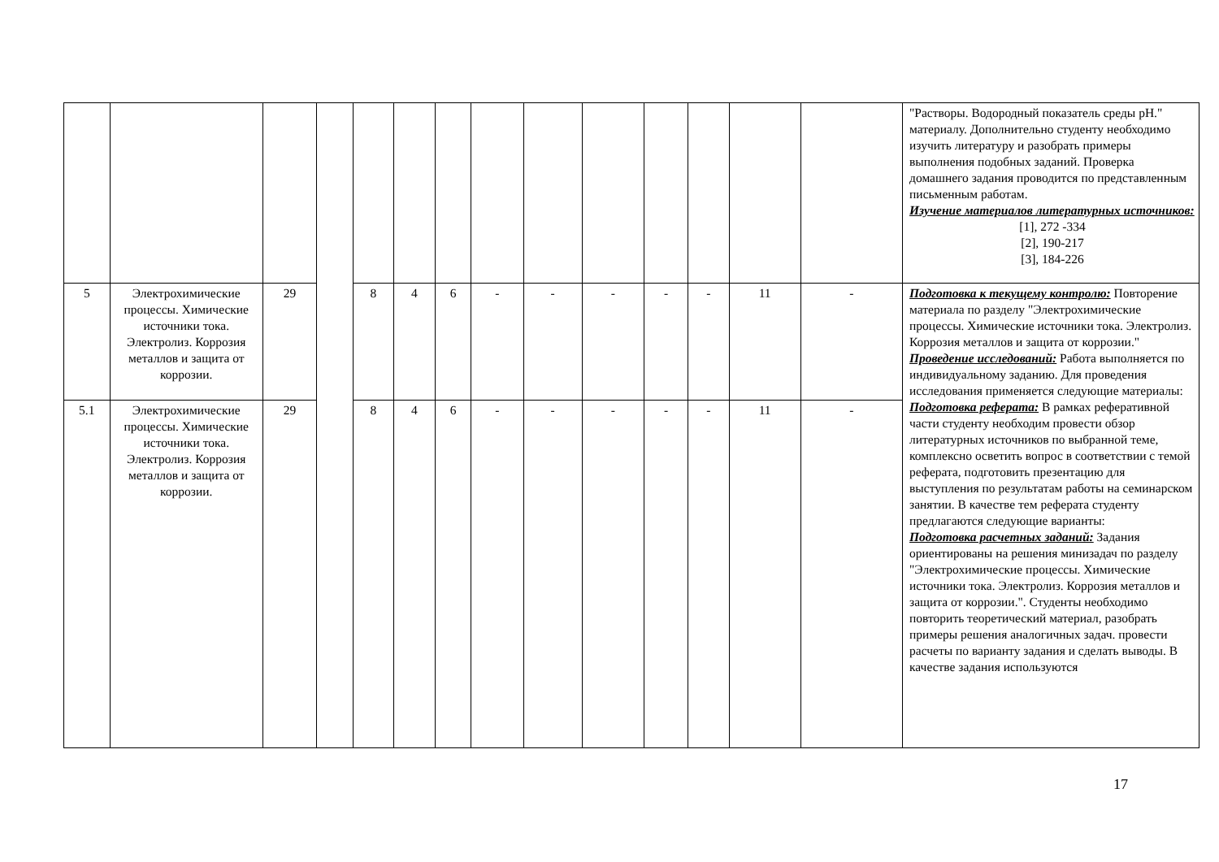| | | | | | | | | | | | | | | "Растворы. Водородный показатель среды pH." материалу. Дополнительно студенту необходимо изучить литературу и разобрать примеры выполнения подобных заданий. Проверка домашнего задания проводится по представленным письменным работам. Изучение материалов литературных источников: [1], 272 -334 [2], 190-217 [3], 184-226 |
| 5 | Электрохимические процессы. Химические источники тока. Электролиз. Коррозия металлов и защита от коррозии. | 29 | | 8 | 4 | 6 | - | - | - | - | - | 11 | - | Подготовка к текущему контролю: Повторение материала по разделу "Электрохимические процессы. Химические источники тока. Электролиз. Коррозия металлов и защита от коррозии." Проведение исследований: Работа выполняется по индивидуальному заданию. Для проведения исследования применяется следующие материалы: Подготовка реферата: В рамках реферативной части студенту необходим провести обзор литературных источников по выбранной теме, комплексно осветить вопрос в соответствии с темой реферата, подготовить презентацию для выступления по результатам работы на семинарском занятии. В качестве тем реферата студенту предлагаются следующие варианты: Подготовка расчетных заданий: Задания ориентированы на решения минизадач по разделу "Электрохимические процессы. Химические источники тока. Электролиз. Коррозия металлов и защита от коррозии.". Студенты необходимо повторить теоретический материал, разобрать примеры решения аналогичных задач. провести расчеты по варианту задания и сделать выводы. В качестве задания используются |
| 5.1 | Электрохимические процессы. Химические источники тока. Электролиз. Коррозия металлов и защита от коррозии. | 29 | | 8 | 4 | 6 | - | - | - | - | - | 11 | - | |
17